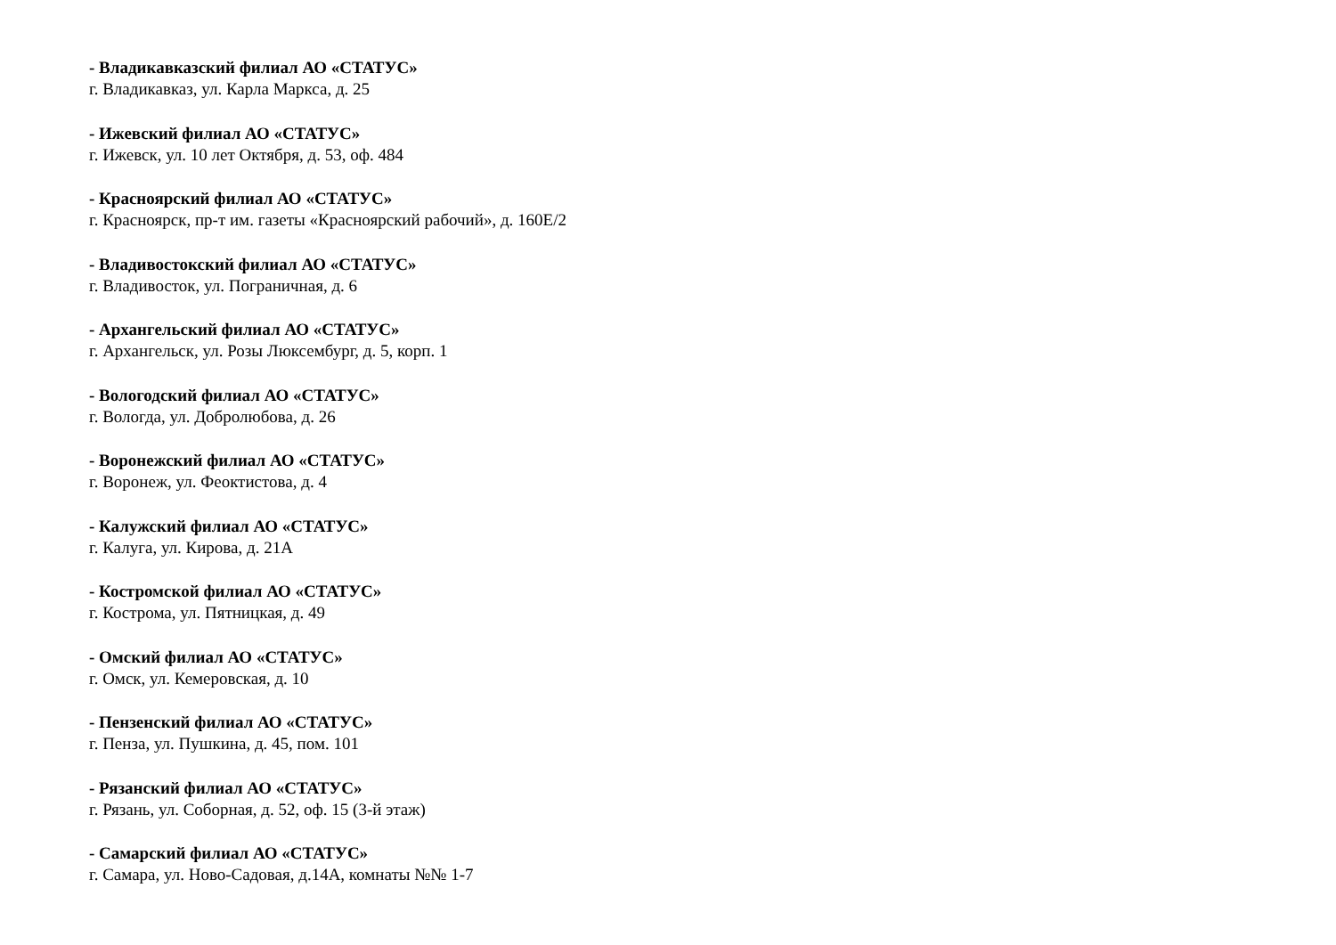- Владикавказский филиал АО «СТАТУС»
г. Владикавказ, ул. Карла Маркса, д. 25
- Ижевский филиал АО «СТАТУС»
г. Ижевск, ул. 10 лет Октября, д. 53, оф. 484
- Красноярский филиал АО «СТАТУС»
г. Красноярск, пр-т им. газеты «Красноярский рабочий», д. 160Е/2
- Владивостокский филиал АО «СТАТУС»
г. Владивосток, ул. Пограничная, д. 6
- Архангельский филиал АО «СТАТУС»
г. Архангельск, ул. Розы Люксембург, д. 5, корп. 1
- Вологодский филиал АО «СТАТУС»
г. Вологда, ул. Добролюбова, д. 26
- Воронежский филиал АО «СТАТУС»
г. Воронеж, ул. Феоктистова, д. 4
- Калужский филиал АО «СТАТУС»
г. Калуга, ул. Кирова, д. 21А
- Костромской филиал АО «СТАТУС»
г. Кострома, ул. Пятницкая, д. 49
- Омский филиал АО «СТАТУС»
г. Омск, ул. Кемеровская, д. 10
- Пензенский филиал АО «СТАТУС»
г. Пенза, ул. Пушкина, д. 45, пом. 101
- Рязанский филиал АО «СТАТУС»
г. Рязань, ул. Соборная, д. 52, оф. 15 (3-й этаж)
- Самарский филиал АО «СТАТУС»
г. Самара, ул. Ново-Садовая, д.14А, комнаты №№ 1-7